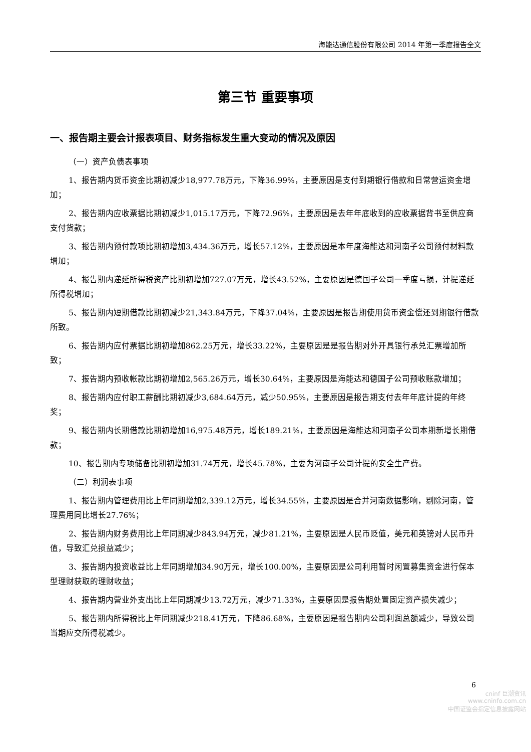海能达通信股份有限公司 2014 年第一季度报告全文
第三节 重要事项
一、报告期主要会计报表项目、财务指标发生重大变动的情况及原因
（一）资产负债表事项
1、报告期内货币资金比期初减少18,977.78万元，下降36.99%，主要原因是支付到期银行借款和日常营运资金增加；
2、报告期内应收票据比期初减少1,015.17万元，下降72.96%，主要原因是去年年底收到的应收票据背书至供应商支付货款；
3、报告期内预付款项比期初增加3,434.36万元，增长57.12%，主要原因是本年度海能达和河南子公司预付材料款增加；
4、报告期内递延所得税资产比期初增加727.07万元，增长43.52%，主要原因是德国子公司一季度亏损，计提递延所得税增加；
5、报告期内短期借款比期初减少21,343.84万元，下降37.04%，主要原因是报告期使用货币资金偿还到期银行借款所致。
6、报告期内应付票据比期初增加862.25万元，增长33.22%，主要原因是是报告期对外开具银行承兑汇票增加所致；
7、报告期内预收帐款比期初增加2,565.26万元，增长30.64%，主要原因是海能达和德国子公司预收账款增加；
8、报告期内应付职工薪酬比期初减少3,684.64万元，减少50.95%，主要原因是报告期支付去年年底计提的年终奖；
9、报告期内长期借款比期初增加16,975.48万元，增长189.21%，主要原因是海能达和河南子公司本期新增长期借款；
10、报告期内专项储备比期初增加31.74万元，增长45.78%，主要为河南子公司计提的安全生产费。
（二）利润表事项
1、报告期内管理费用比上年同期增加2,339.12万元，增长34.55%，主要原因是合并河南数据影响，剔除河南，管理费用同比增长27.76%；
2、报告期内财务费用比上年同期减少843.94万元，减少81.21%，主要原因是人民币贬值，美元和英镑对人民币升值，导致汇兑损益减少；
3、报告期内投资收益比上年同期增加34.90万元，增长100.00%，主要原因是公司利用暂时闲置募集资金进行保本型理财获取的理财收益；
4、报告期内营业外支出比上年同期减少13.72万元，减少71.33%，主要原因是报告期处置固定资产损失减少；
5、报告期内所得税比上年同期减少218.41万元，下降86.68%，主要原因是报告期内公司利润总额减少，导致公司当期应交所得税减少。
6
cninf 巨潮资讯
www.cninfo.com.cn
中国证监会指定信息披露网站